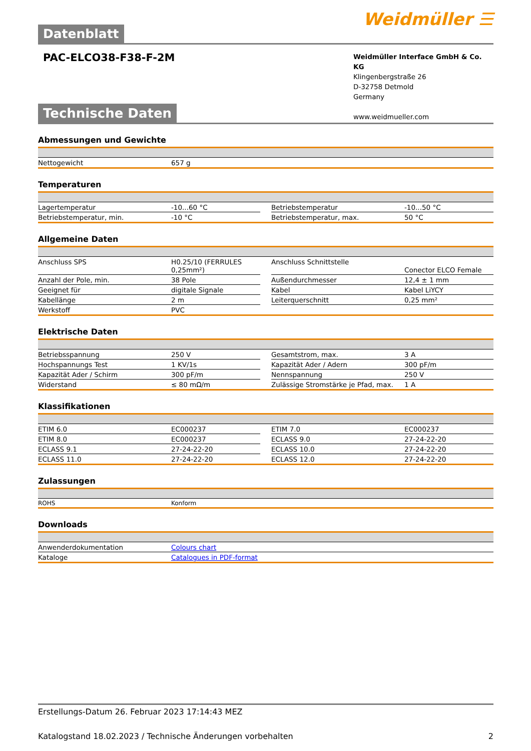Datenblatt
Weidmüller ☰
PAC-ELCO38-F38-F-2M
Weidmüller Interface GmbH & Co. KG
Klingenbergstraße 26
D-32758 Detmold
Germany
www.weidmueller.com
Technische Daten
Abmessungen und Gewichte
| Nettogewicht | 657 g |
Temperaturen
| Lagertemperatur | -10...60 °C | | Betriebstemperatur | -10...50 °C |
| Betriebstemperatur, min. | -10 °C | | Betriebstemperatur, max. | 50 °C |
Allgemeine Daten
| Anschluss SPS | H0.25/10 (FERRULES 0,25mm²) | | Anschluss Schnittstelle | Conector ELCO Female |
| Anzahl der Pole, min. | 38 Pole | | Außendurchmesser | 12,4 ± 1 mm |
| Geeignet für | digitale Signale | | Kabel | Kabel LiYCY |
| Kabellänge | 2 m | | Leiterquerschnitt | 0,25 mm² |
| Werkstoff | PVC | | | |
Elektrische Daten
| Betriebsspannung | 250 V | | Gesamtstrom, max. | 3 A |
| Hochspannungs Test | 1 KV/1s | | Kapazität Ader / Adern | 300 pF/m |
| Kapazität Ader / Schirm | 300 pF/m | | Nennspannung | 250 V |
| Widerstand | ≤ 80 mΩ/m | | Zulässige Stromstärke je Pfad, max. | 1 A |
Klassifikationen
| ETIM 6.0 | EC000237 | | ETIM 7.0 | EC000237 |
| ETIM 8.0 | EC000237 | | ECLASS 9.0 | 27-24-22-20 |
| ECLASS 9.1 | 27-24-22-20 | | ECLASS 10.0 | 27-24-22-20 |
| ECLASS 11.0 | 27-24-22-20 | | ECLASS 12.0 | 27-24-22-20 |
Zulassungen
| ROHS | Konform |
Downloads
| Anwenderdokumentation | Colours chart |
| Kataloge | Catalogues in PDF-format |
Erstellungs-Datum 26. Februar 2023 17:14:43 MEZ
Katalogstand 18.02.2023 / Technische Änderungen vorbehalten 2